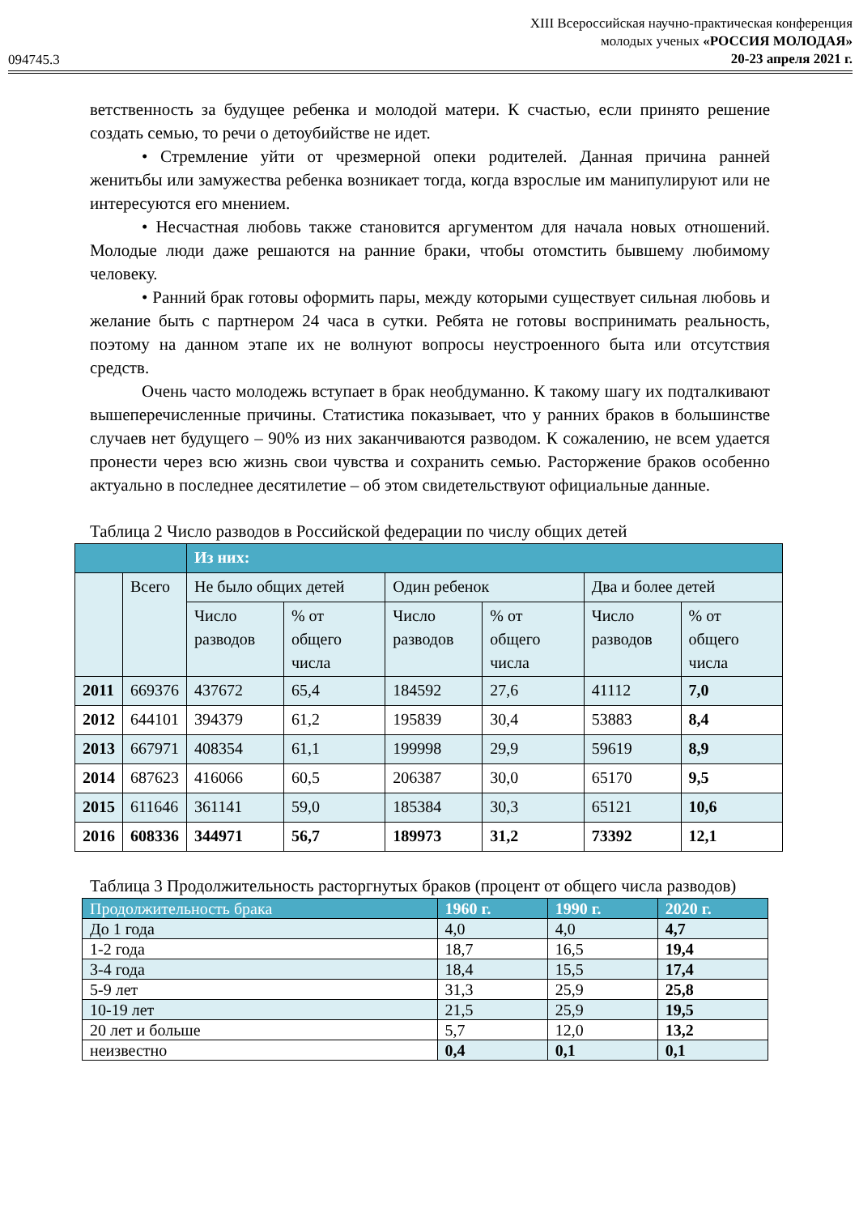094745.3
XIII Всероссийская научно-практическая конференция
молодых ученых «РОССИЯ МОЛОДАЯ»
20-23 апреля 2021 г.
ветственность за будущее ребенка и молодой матери. К счастью, если принято решение создать семью, то речи о детоубийстве не идет.
• Стремление уйти от чрезмерной опеки родителей. Данная причина ранней женитьбы или замужества ребенка возникает тогда, когда взрослые им манипулируют или не интересуются его мнением.
• Несчастная любовь также становится аргументом для начала новых отношений. Молодые люди даже решаются на ранние браки, чтобы отомстить бывшему любимому человеку.
• Ранний брак готовы оформить пары, между которыми существует сильная любовь и желание быть с партнером 24 часа в сутки. Ребята не готовы воспринимать реальность, поэтому на данном этапе их не волнуют вопросы неустроенного быта или отсутствия средств.
Очень часто молодежь вступает в брак необдуманно. К такому шагу их подталкивают вышеперечисленные причины. Статистика показывает, что у ранних браков в большинстве случаев нет будущего – 90% из них заканчиваются разводом. К сожалению, не всем удается пронести через всю жизнь свои чувства и сохранить семью. Расторжение браков особенно актуально в последнее десятилетие – об этом свидетельствуют официальные данные.
Таблица 2 Число разводов в Российской федерации по числу общих детей
| | | Из них: | | | | | |
| --- | --- | --- | --- | --- | --- | --- | --- |
| | Всего | Не было общих детей | | Один ребенок | | Два и более детей | |
| | | Число разводов | % от общего числа | Число разводов | % от общего числа | Число разводов | % от общего числа |
| 2011 | 669376 | 437672 | 65,4 | 184592 | 27,6 | 41112 | 7,0 |
| 2012 | 644101 | 394379 | 61,2 | 195839 | 30,4 | 53883 | 8,4 |
| 2013 | 667971 | 408354 | 61,1 | 199998 | 29,9 | 59619 | 8,9 |
| 2014 | 687623 | 416066 | 60,5 | 206387 | 30,0 | 65170 | 9,5 |
| 2015 | 611646 | 361141 | 59,0 | 185384 | 30,3 | 65121 | 10,6 |
| 2016 | 608336 | 344971 | 56,7 | 189973 | 31,2 | 73392 | 12,1 |
Таблица 3 Продолжительность расторгнутых браков (процент от общего числа разводов)
| Продолжительность брака | 1960 г. | 1990 г. | 2020 г. |
| --- | --- | --- | --- |
| До 1 года | 4,0 | 4,0 | 4,7 |
| 1-2 года | 18,7 | 16,5 | 19,4 |
| 3-4 года | 18,4 | 15,5 | 17,4 |
| 5-9 лет | 31,3 | 25,9 | 25,8 |
| 10-19 лет | 21,5 | 25,9 | 19,5 |
| 20 лет и больше | 5,7 | 12,0 | 13,2 |
| неизвестно | 0,4 | 0,1 | 0,1 |